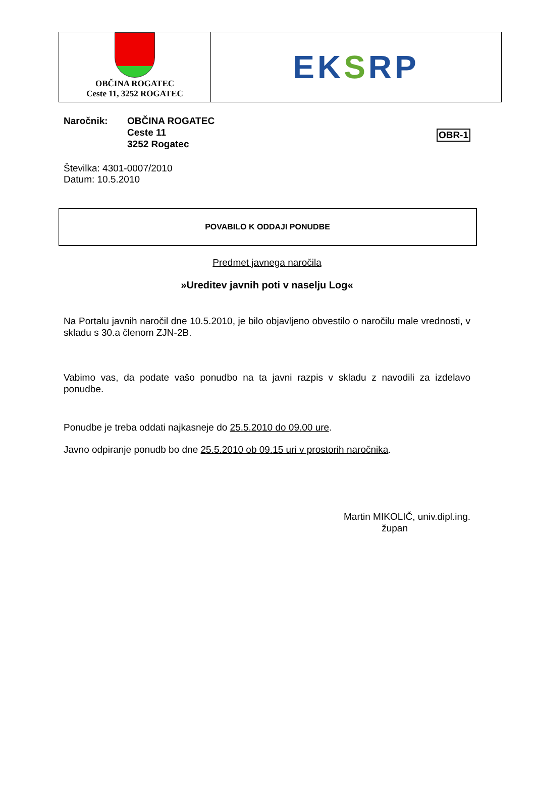OBČINA ROGATEC
Ceste 11, 3252 ROGATEC
EKSRP
OBR-1
Naročnik: OBČINA ROGATEC
Ceste 11
3252 Rogatec
Številka: 4301-0007/2010
Datum: 10.5.2010
POVABILO K ODDAJI PONUDBE
Predmet javnega naročila
»Ureditev javnih poti v naselju Log«
Na Portalu javnih naročil dne 10.5.2010, je bilo objavljeno obvestilo o naročilu male vrednosti, v skladu s 30.a členom ZJN-2B.
Vabimo vas, da podate vašo ponudbo na ta javni razpis v skladu z navodili za izdelavo ponudbe.
Ponudbe je treba oddati najkasneje do 25.5.2010 do 09.00 ure.
Javno odpiranje ponudb bo dne 25.5.2010 ob 09.15 uri v prostorih naročnika.
Martin MIKOLIČ, univ.dipl.ing.
župan